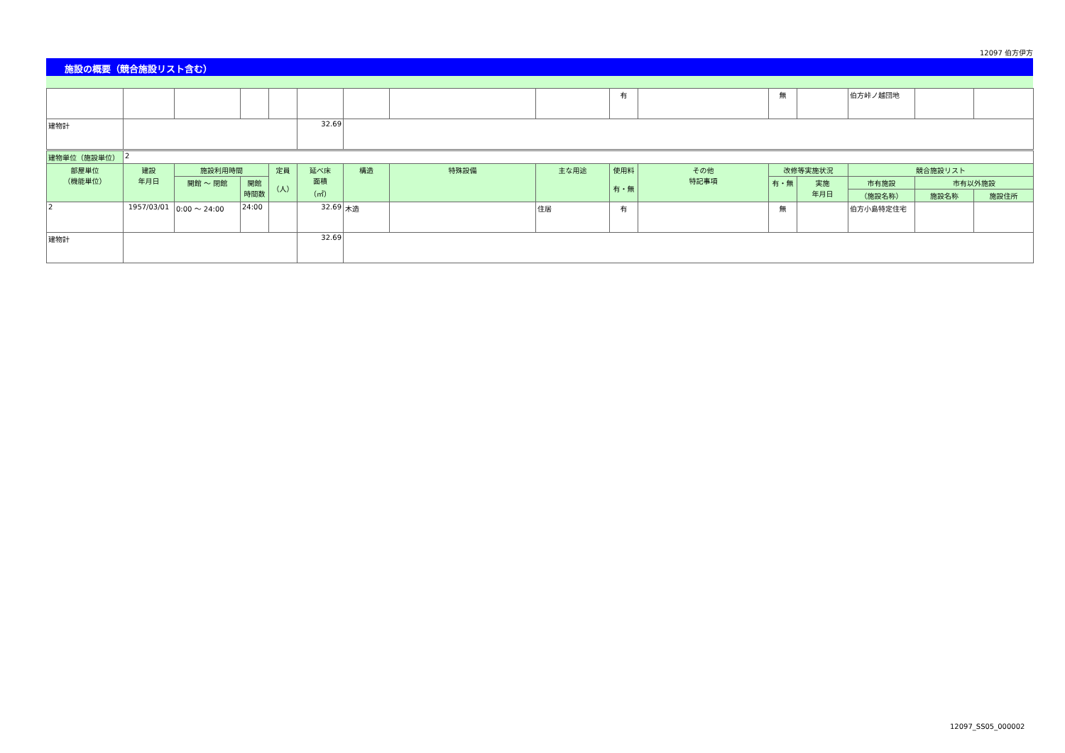12097 伯方伊方
施設の概要（競合施設リスト含む）
| | | | | | | | | | 有 | | 無 | | 伯方峠ノ越団地 | | |
| 建物計 | | | | | 32.69 | | | | | | | | | | |
| 建物単位（施設単位） | 2 | | | | | | | | | | | | | | |
| 部屋単位 （機能単位） | 建設 年月日 | 施設利用時間 | | 定員 （人） | 延べ床 面積 （㎡） | 構造 | 特殊設備 | 主な用途 | 使用料 有・無 | その他 特記事項 | 改修等実施状況 | | 競合施設リスト | | |
| | | 開館 〜 閉館 | 開館 時間数 | | | | | | | | 有・無 | 実施 年月日 | 市有施設 | 市有以外施設 | |
| | | | | | | | | | | | | | （施設名称） | 施設名称 | 施設住所 |
| 2 | 1957/03/01 | 0:00 〜 24:00 | 24:00 | | 32.69 | 木造 | | 住居 | 有 | | 無 | | 伯方小島特定住宅 | | |
| 建物計 | | | | | 32.69 | | | | | | | | | | |
12097_SS05_000002